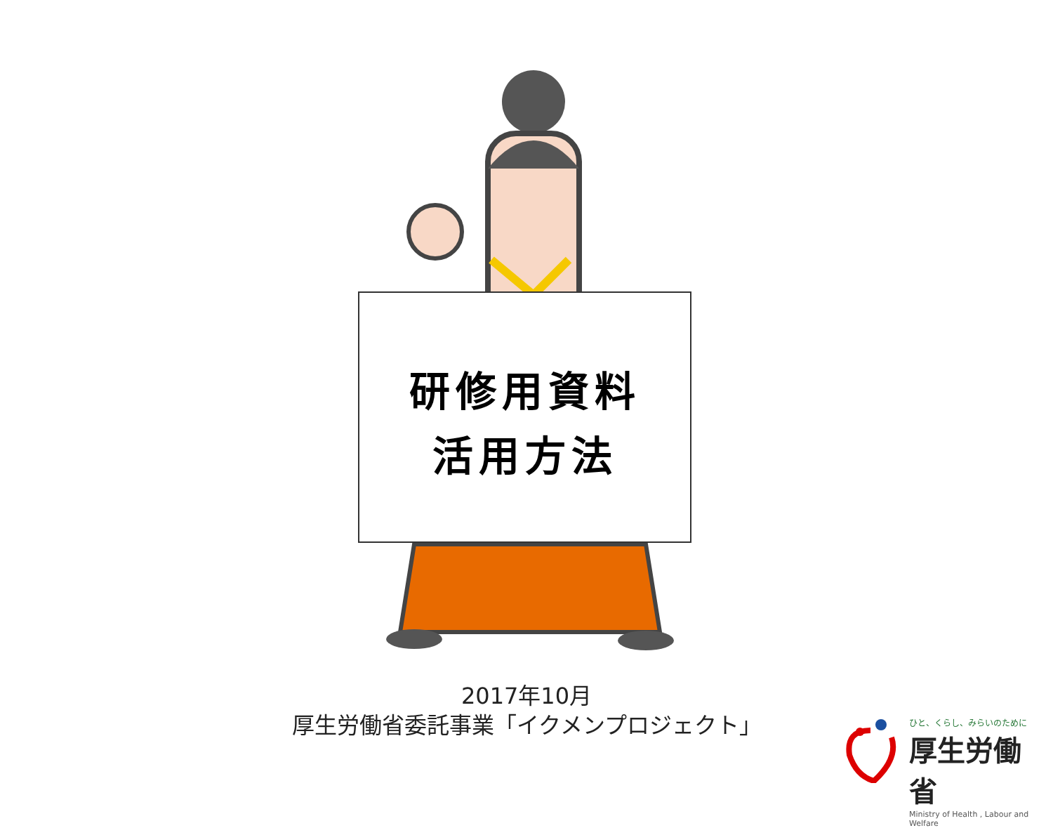研修用資料
活用方法
2017年10月
厚生労働省委託事業「イクメンプロジェクト」
ひと、くらし、みらいのために
厚生労働省
Ministry of Health , Labour and Welfare